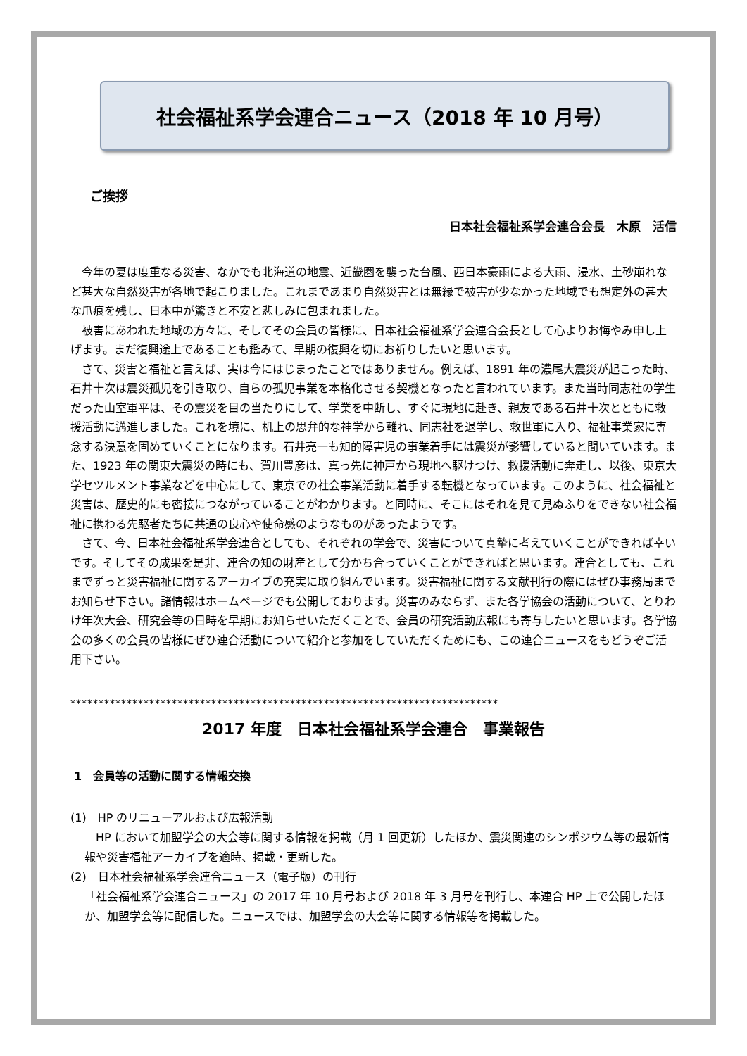社会福祉系学会連合ニュース（2018 年 10 月号）
ご挨拶
日本社会福祉系学会連合会長　木原　活信
今年の夏は度重なる災害、なかでも北海道の地震、近畿圏を襲った台風、西日本豪雨による大雨、浸水、土砂崩れなど甚大な自然災害が各地で起こりました。これまであまり自然災害とは無縁で被害が少なかった地域でも想定外の甚大な爪痕を残し、日本中が驚きと不安と悲しみに包まれました。
被害にあわれた地域の方々に、そしてその会員の皆様に、日本社会福祉系学会連合会長として心よりお悔やみ申し上げます。まだ復興途上であることも鑑みて、早期の復興を切にお祈りしたいと思います。
さて、災害と福祉と言えば、実は今にはじまったことではありません。例えば、1891 年の濃尾大震災が起こった時、石井十次は震災孤児を引き取り、自らの孤児事業を本格化させる契機となったと言われています。また当時同志社の学生だった山室軍平は、その震災を目の当たりにして、学業を中断し、すぐに現地に赴き、親友である石井十次とともに救援活動に邁進しました。これを境に、机上の思弁的な神学から離れ、同志社を退学し、救世軍に入り、福祉事業家に専念する決意を固めていくことになります。石井亮一も知的障害児の事業着手には震災が影響していると聞いています。また、1923 年の関東大震災の時にも、賀川豊彦は、真っ先に神戸から現地へ駆けつけ、救援活動に奔走し、以後、東京大学セツルメント事業などを中心にして、東京での社会事業活動に着手する転機となっています。このように、社会福祉と災害は、歴史的にも密接につながっていることがわかります。と同時に、そこにはそれを見て見ぬふりをできない社会福祉に携わる先駆者たちに共通の良心や使命感のようなものがあったようです。
さて、今、日本社会福祉系学会連合としても、それぞれの学会で、災害について真摯に考えていくことができれば幸いです。そしてその成果を是非、連合の知の財産として分かち合っていくことができればと思います。連合としても、これまでずっと災害福祉に関するアーカイブの充実に取り組んでいます。災害福祉に関する文献刊行の際にはぜひ事務局までお知らせ下さい。諸情報はホームページでも公開しております。災害のみならず、また各学協会の活動について、とりわけ年次大会、研究会等の日時を早期にお知らせいただくことで、会員の研究活動広報にも寄与したいと思います。各学協会の多くの会員の皆様にぜひ連合活動について紹介と参加をしていただくためにも、この連合ニュースをもどうぞご活用下さい。
****************************************************************************
2017 年度　日本社会福祉系学会連合　事業報告
1　会員等の活動に関する情報交換
(1)　HP のリニューアルおよび広報活動
　HP において加盟学会の大会等に関する情報を掲載（月 1 回更新）したほか、震災関連のシンポジウム等の最新情報や災害福祉アーカイブを適時、掲載・更新した。
(2)　日本社会福祉系学会連合ニュース（電子版）の刊行
「社会福祉系学会連合ニュース」の 2017 年 10 月号および 2018 年 3 月号を刊行し、本連合 HP 上で公開したほか、加盟学会等に配信した。ニュースでは、加盟学会の大会等に関する情報等を掲載した。